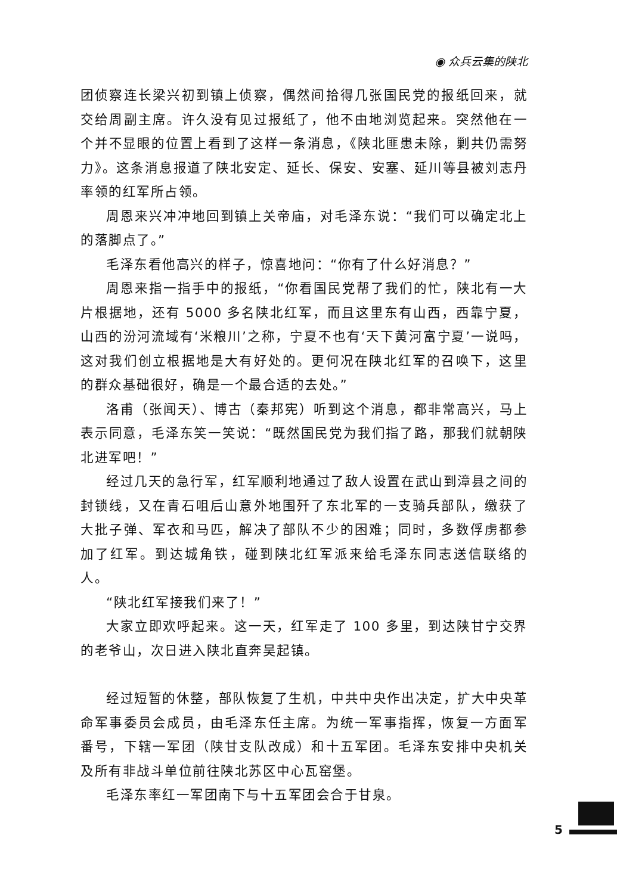◉ 众兵云集的陕北
团侦察连长梁兴初到镇上侦察，偶然间拾得几张国民党的报纸回来，就交给周副主席。许久没有见过报纸了，他不由地浏览起来。突然他在一个并不显眼的位置上看到了这样一条消息，《陕北匪患未除，剿共仍需努力》。这条消息报道了陕北安定、延长、保安、安塞、延川等县被刘志丹率领的红军所占领。
周恩来兴冲冲地回到镇上关帝庙，对毛泽东说：“我们可以确定北上的落脚点了。”
毛泽东看他高兴的样子，惊喜地问：“你有了什么好消息？”
周恩来指一指手中的报纸，“你看国民党帮了我们的忙，陕北有一大片根据地，还有 5000 多名陕北红军，而且这里东有山西，西靠宁夏，山西的汾河流域有‘米粮川’之称，宁夏不也有‘天下黄河富宁夏’一说吗，这对我们创立根据地是大有好处的。更何况在陕北红军的召唤下，这里的群众基础很好，确是一个最合适的去处。”
洛甫（张闻天）、博古（秦邦宪）听到这个消息，都非常高兴，马上表示同意，毛泽东笑一笑说：“既然国民党为我们指了路，那我们就朝陕北进军吧！”
经过几天的急行军，红军顺利地通过了敌人设置在武山到漳县之间的封锁线，又在青石咀后山意外地围歼了东北军的一支骑兵部队，缴获了大批子弹、军衣和马匹，解决了部队不少的困难；同时，多数俘虏都参加了红军。到达城角铁，碰到陕北红军派来给毛泽东同志送信联络的人。
“陕北红军接我们来了！”
大家立即欢呼起来。这一天，红军走了 100 多里，到达陕甘宁交界的老爷山，次日进入陕北直奔吴起镇。
经过短暂的休整，部队恢复了生机，中共中央作出决定，扩大中央革命军事委员会成员，由毛泽东任主席。为统一军事指挥，恢复一方面军番号，下辖一军团（陕甘支队改成）和十五军团。毛泽东安排中央机关及所有非战斗单位前往陕北苏区中心瓦窑堡。
毛泽东率红一军团南下与十五军团会合于甘泉。
5